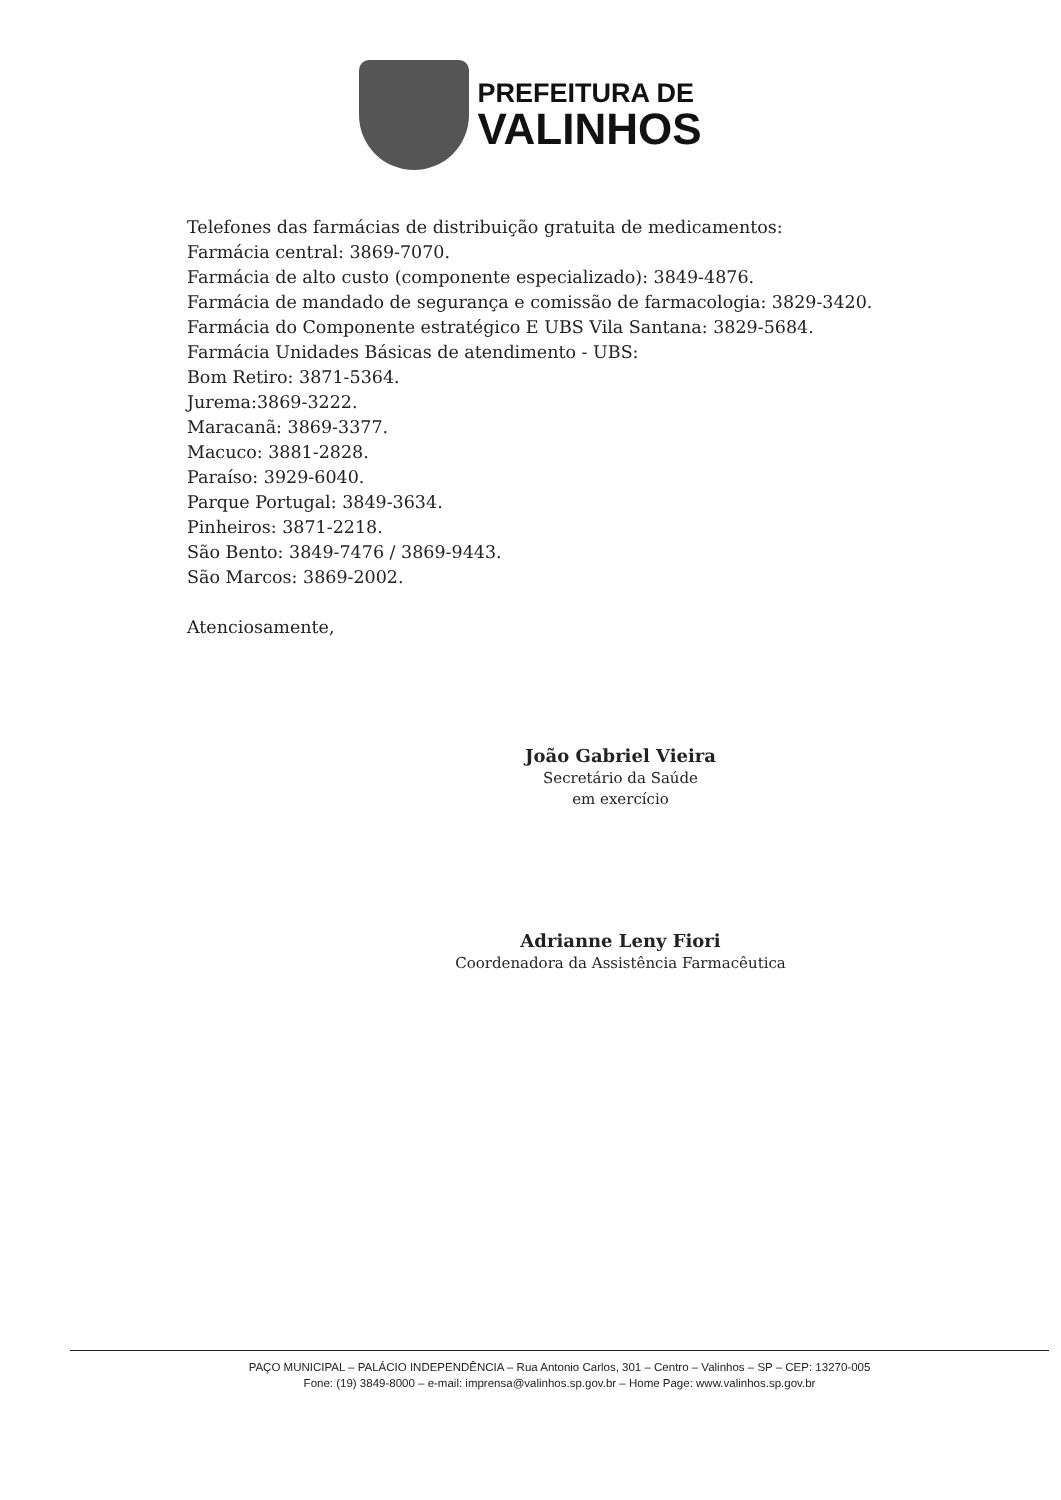PREFEITURA DE
VALINHOS
Telefones das farmácias de distribuição gratuita de medicamentos:
Farmácia central: 3869-7070.
Farmácia de alto custo (componente especializado): 3849-4876.
Farmácia de mandado de segurança e comissão de farmacologia: 3829-3420.
Farmácia do Componente estratégico E UBS Vila Santana: 3829-5684.
Farmácia Unidades Básicas de atendimento - UBS:
Bom Retiro: 3871-5364.
Jurema:3869-3222.
Maracanã: 3869-3377.
Macuco: 3881-2828.
Paraíso: 3929-6040.
Parque Portugal: 3849-3634.
Pinheiros: 3871-2218.
São Bento: 3849-7476 / 3869-9443.
São Marcos: 3869-2002.
Atenciosamente,
João Gabriel Vieira
Secretário da Saúde
em exercício
Adrianne Leny Fiori
Coordenadora da Assistência Farmacêutica
PAÇO MUNICIPAL – PALÁCIO INDEPENDÊNCIA – Rua Antonio Carlos, 301 – Centro – Valinhos – SP – CEP: 13270-005
Fone: (19) 3849-8000 – e-mail: imprensa@valinhos.sp.gov.br – Home Page: www.valinhos.sp.gov.br